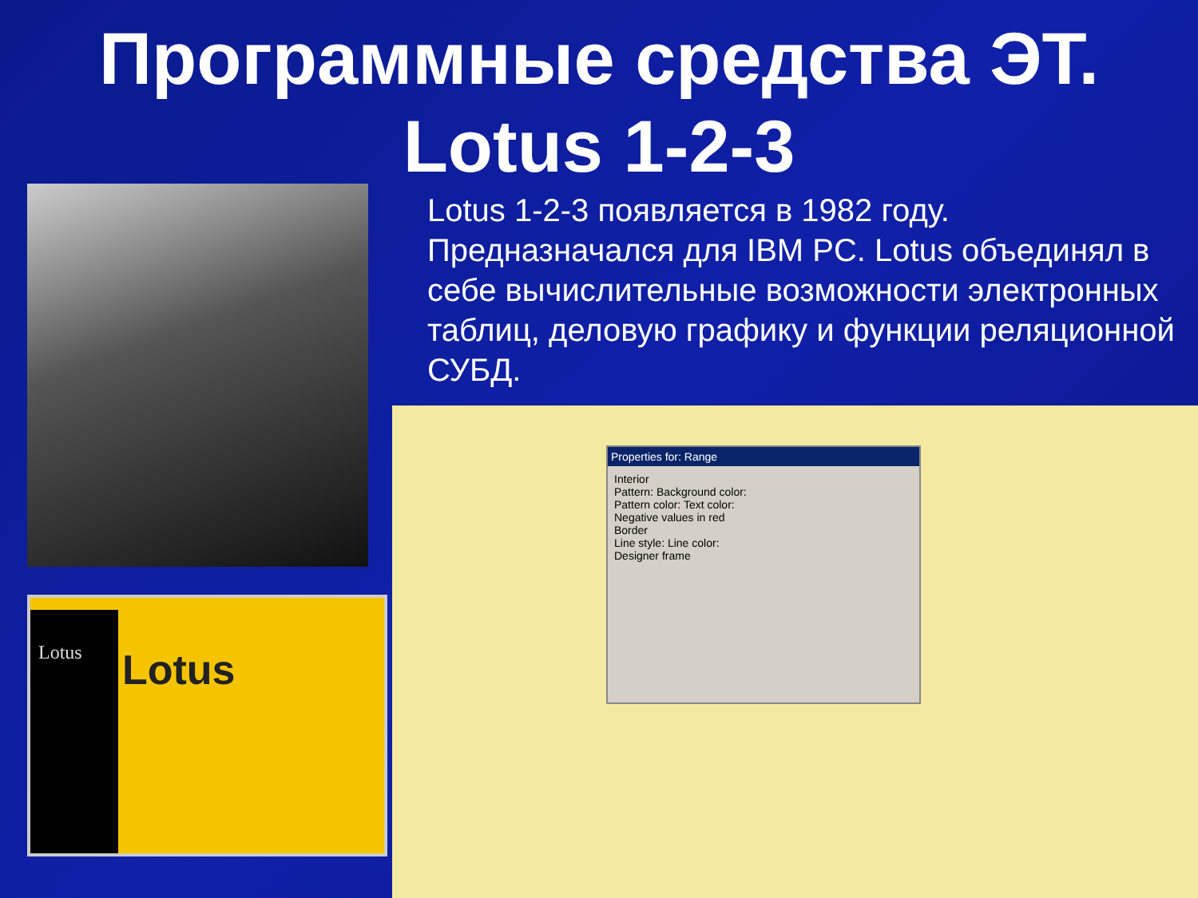Программные средства ЭТ.
Lotus 1-2-3
Lotus 1-2-3 появляется в 1982 году. Предназначался для IBM PC. Lotus объединял в себе вычислительные возможности электронных таблиц, деловую графику и функции реляционной СУБД.
Lotus
Lotus
Properties for: Range
Interior
Pattern: Background color:
Pattern color: Text color:
Negative values in red
Border
Line style: Line color:
Designer frame